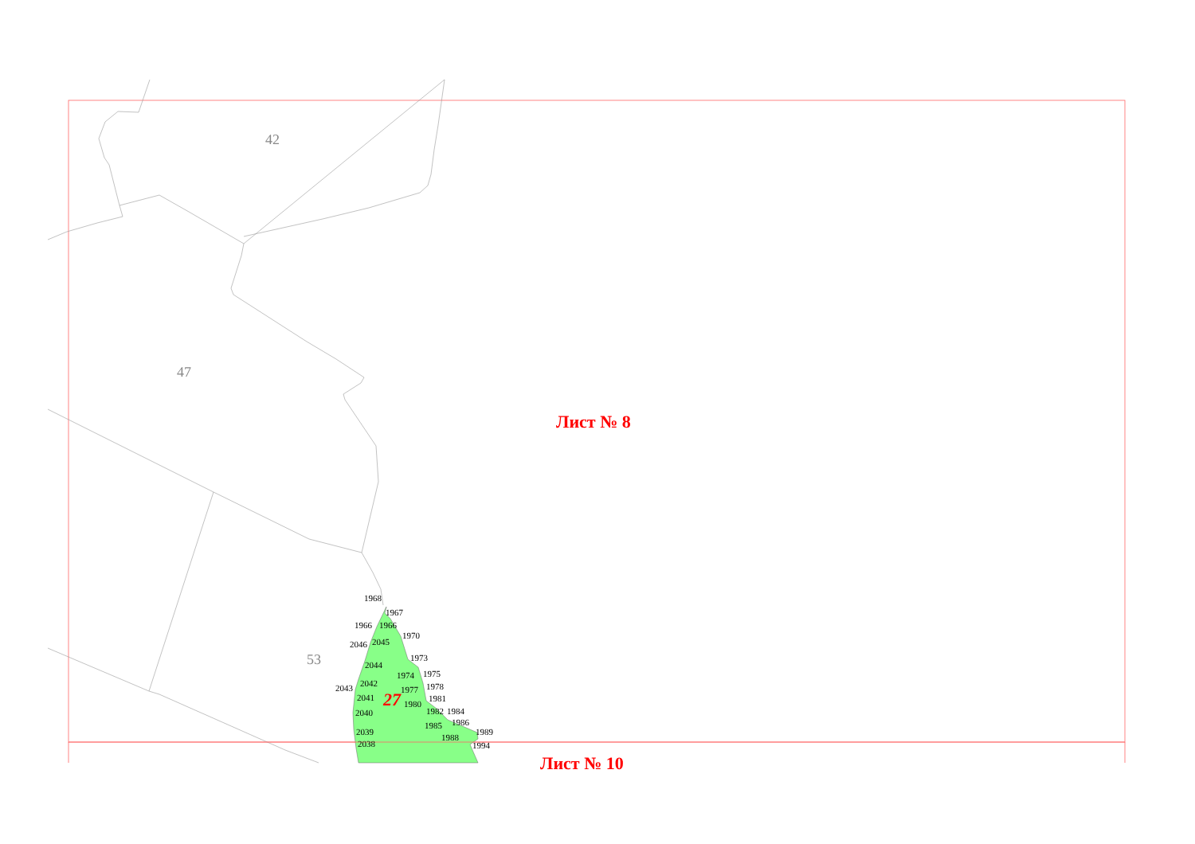42
47
53
Лист № 8
Лист № 10
27
1968
1967
1966 1966
1970
2046 2045
1973
2044
1975
1974
2042
2043 1978
1977
2041 1981
1980
1982 1984
2040
1986
1985
1989
2039
1988
2038 1994